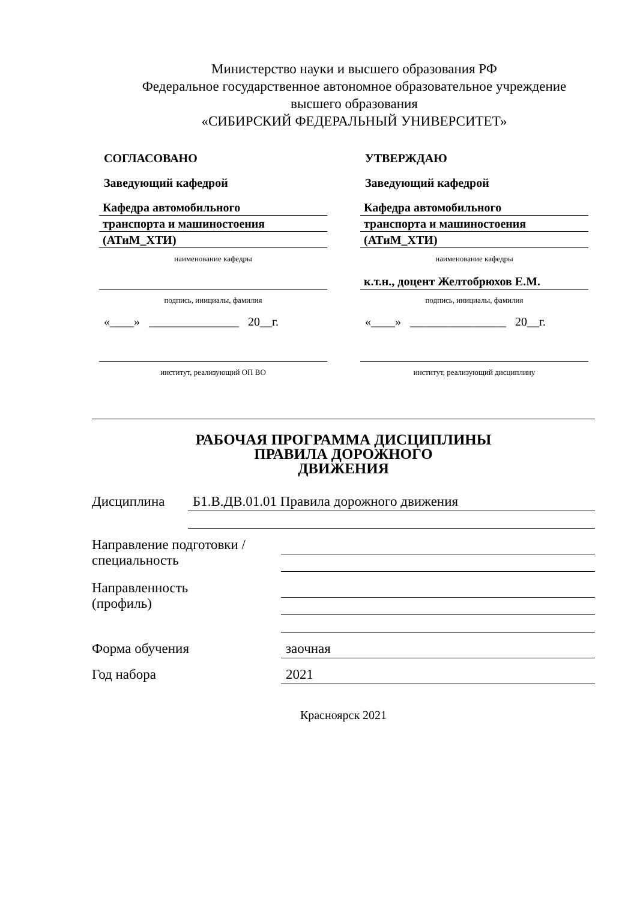Министерство науки и высшего образования РФ
Федеральное государственное автономное образовательное учреждение
высшего образования
«СИБИРСКИЙ ФЕДЕРАЛЬНЫЙ УНИВЕРСИТЕТ»
СОГЛАСОВАНО
Заведующий кафедрой
Кафедра автомобильного
транспорта и машиностоения
(АТиМ_ХТИ)
наименование кафедры
подпись, инициалы, фамилия
«____» _______________ 20__г.
институт, реализующий ОП ВО
УТВЕРЖДАЮ
Заведующий кафедрой
Кафедра автомобильного
транспорта и машиностоения
(АТиМ_ХТИ)
наименование кафедры
к.т.н., доцент Желтобрюхов Е.М.
подпись, инициалы, фамилия
«____» ________________ 20__г.
институт, реализующий дисциплину
РАБОЧАЯ ПРОГРАММА ДИСЦИПЛИНЫ
ПРАВИЛА ДОРОЖНОГО
ДВИЖЕНИЯ
Дисциплина
Б1.В.ДВ.01.01 Правила дорожного движения
Направление подготовки / специальность
Направленность
(профиль)
Форма обучения
заочная
Год набора
2021
Красноярск 2021